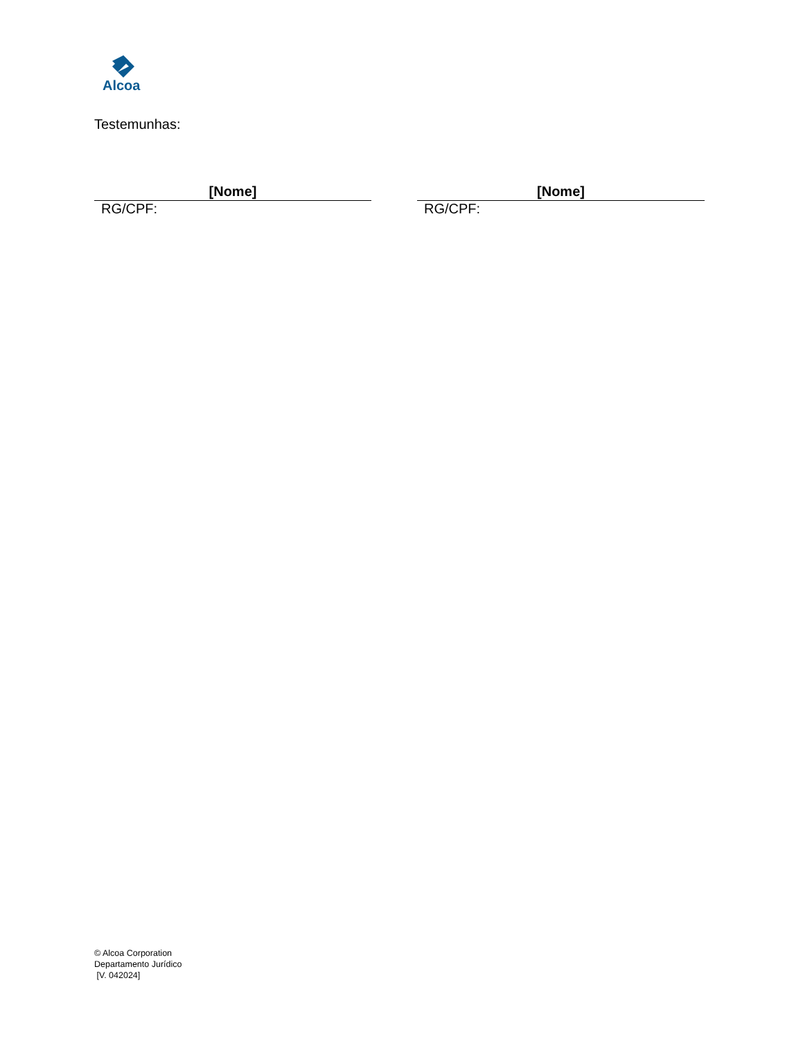Alcoa
Testemunhas:
[Nome]
RG/CPF:
[Nome]
RG/CPF:
© Alcoa Corporation
Departamento Jurídico
[V. 042024]